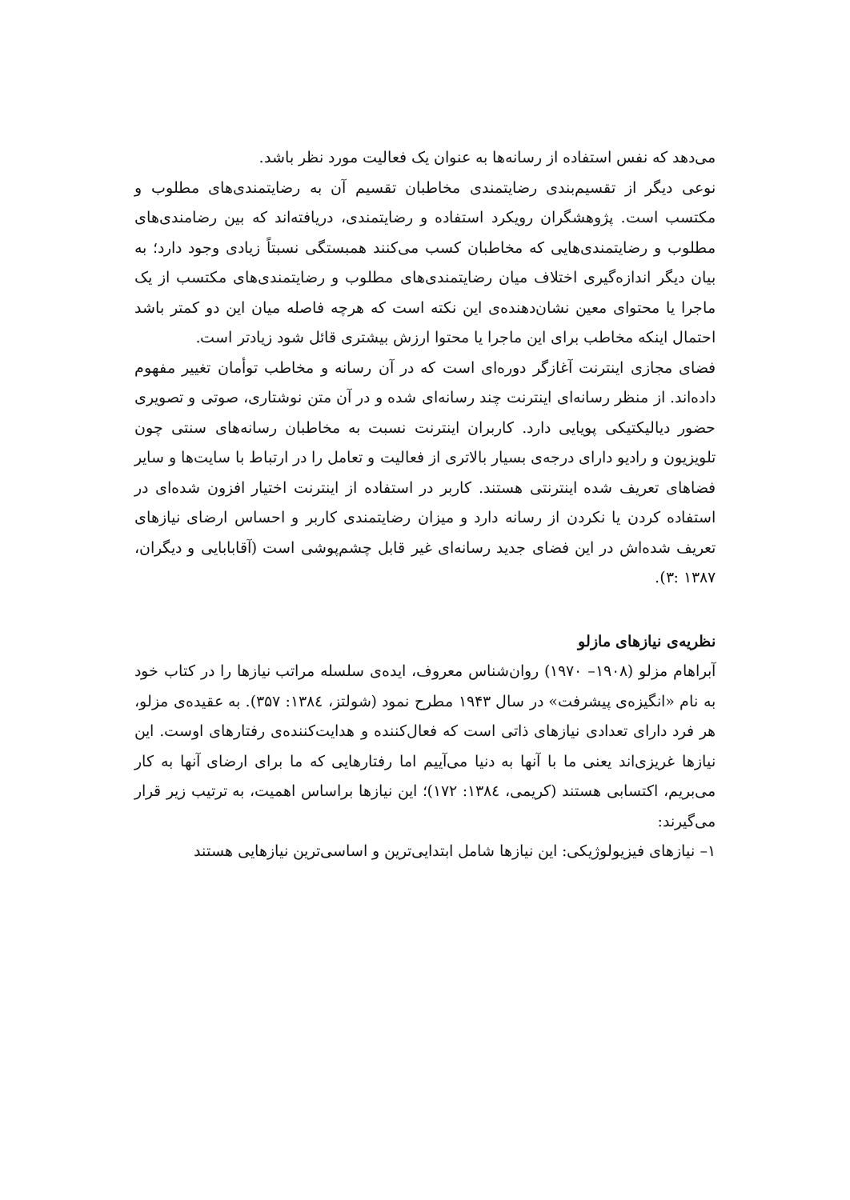می‌دهد که نفس استفاده از رسانه‌ها به عنوان یک فعالیت مورد نظر باشد.
نوعی دیگر از تقسیم‌بندی رضایتمندی مخاطبان تقسیم آن به رضایتمندی‌های مطلوب و مکتسب است. پژوهشگران رویکرد استفاده و رضایتمندی، دریافته‌اند که بین رضامندی‌های مطلوب و رضایتمندی‌هایی که مخاطبان کسب می‌کنند همبستگی نسبتاً زیادی وجود دارد؛ به بیان دیگر اندازه‌گیری اختلاف میان رضایتمندی‌های مطلوب و رضایتمندی‌های مکتسب از یک ماجرا یا محتوای معین نشان‌دهنده‌ی این نکته است که هرچه فاصله میان این دو کمتر باشد احتمال اینکه مخاطب برای این ماجرا یا محتوا ارزش بیشتری قائل شود زیادتر است.
فضای مجازی اینترنت آغازگر دوره‌ای است که در آن رسانه و مخاطب توأمان تغییر مفهوم داده‌اند. از منظر رسانه‌ای اینترنت چند رسانه‌ای شده و در آن متن نوشتاری، صوتی و تصویری حضور دیالیکتیکی پویایی دارد. کاربران اینترنت نسبت به مخاطبان رسانه‌های سنتی چون تلویزیون و رادیو دارای درجه‌ی بسیار بالاتری از فعالیت و تعامل را در ارتباط با سایت‌ها و سایر فضاهای تعریف شده اینترنتی هستند. کاربر در استفاده از اینترنت اختیار افزون شده‌ای در استفاده کردن یا نکردن از رسانه دارد و میزان رضایتمندی کاربر و احساس ارضای نیازهای تعریف شده‌اش در این فضای جدید رسانه‌ای غیر قابل چشم‌پوشی است (آقابابایی و دیگران، ۱۳۸۷ :۳).
نظریه‌ی نیازهای مازلو
آبراهام مزلو (۱۹۰۸– ۱۹۷۰) روان‌شناس معروف، ایده‌ی سلسله مراتب نیازها را در کتاب خود به نام «انگیزه‌ی پیشرفت» در سال ۱۹۴۳ مطرح نمود (شولتز، ۱۳۸٤: ۳۵۷). به عقیده‌ی مزلو، هر فرد دارای تعدادی نیازهای ذاتی است که فعال‌کننده و هدایت‌کننده‌ی رفتارهای اوست. این نیازها غریزی‌اند یعنی ما با آنها به دنیا می‌آییم اما رفتارهایی که ما برای ارضای آنها به کار می‌بریم، اکتسابی هستند (کریمی، ۱۳۸٤: ۱۷۲)؛ این نیازها براساس اهمیت، به ترتیب زیر قرار می‌گیرند:
۱– نیازهای فیزیولوژیکی: این نیازها شامل ابتدایی‌ترین و اساسی‌ترین نیازهایی هستند